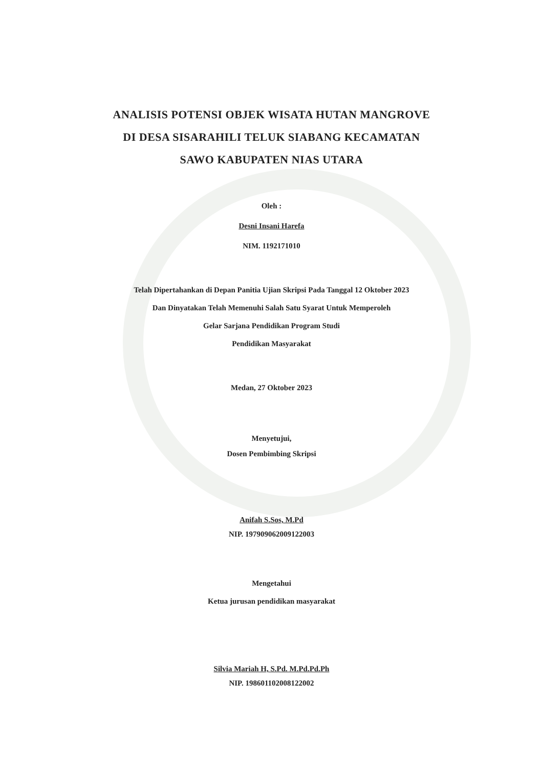ANALISIS POTENSI OBJEK WISATA HUTAN MANGROVE
DI DESA SISARAHILI TELUK SIABANG KECAMATAN
SAWO KABUPATEN NIAS UTARA
Oleh :
Desni Insani Harefa
NIM. 1192171010
Telah Dipertahankan di Depan Panitia Ujian Skripsi Pada Tanggal 12 Oktober 2023
Dan Dinyatakan Telah Memenuhi Salah Satu Syarat Untuk Memperoleh
Gelar Sarjana Pendidikan Program Studi
Pendidikan Masyarakat
Medan, 27 Oktober 2023
Menyetujui,
Dosen Pembimbing Skripsi
Anifah S.Sos, M.Pd
NIP. 197909062009122003
Mengetahui
Ketua jurusan pendidikan masyarakat
Silvia Mariah H, S.Pd. M.Pd.Pd.Ph
NIP. 198601102008122002